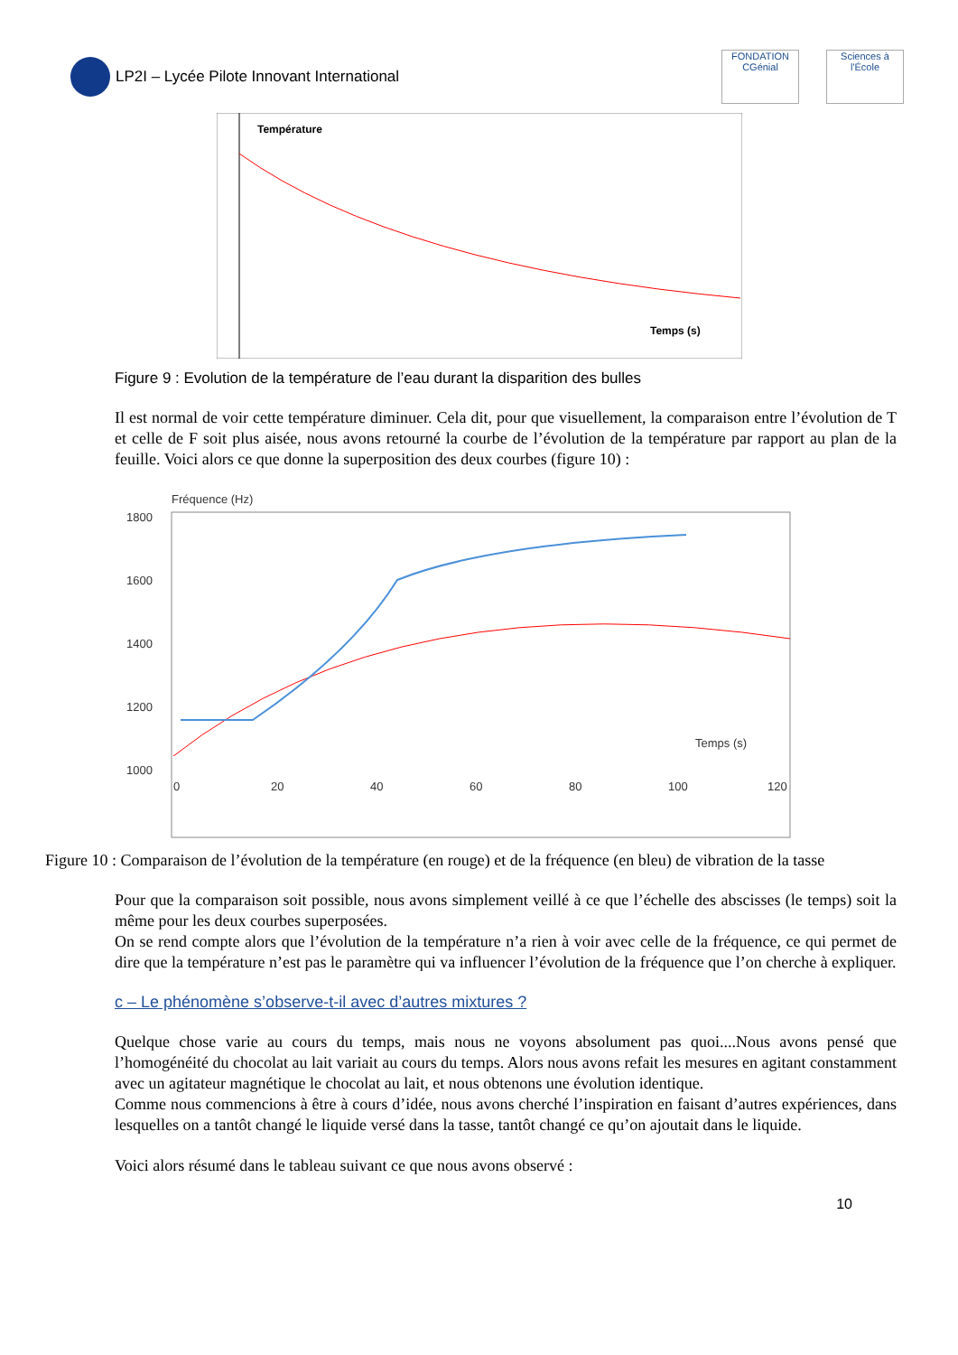LP2I – Lycée Pilote Innovant International
FONDATION
CGénial Sciences à l'École
Température
Temps (s)
Figure 9 : Evolution de la température de l’eau durant la disparition des bulles
Il est normal de voir cette température diminuer. Cela dit, pour que visuellement, la comparaison entre l’évolution de T et celle de F soit plus aisée, nous avons retourné la courbe de l’évolution de la température par rapport au plan de la feuille. Voici alors ce que donne la superposition des deux courbes (figure 10) :
Fréquence (Hz)
1800
1600
1400
1200
1000
Temps (s)
0
20
40
60
80
100
120
Figure 10 : Comparaison de l’évolution de la température (en rouge) et de la fréquence (en bleu) de vibration de la tasse
Pour que la comparaison soit possible, nous avons simplement veillé à ce que l’échelle des abscisses (le temps) soit la même pour les deux courbes superposées.
On se rend compte alors que l’évolution de la température n’a rien à voir avec celle de la fréquence, ce qui permet de dire que la température n’est pas le paramètre qui va influencer l’évolution de la fréquence que l’on cherche à expliquer.
c – Le phénomène s’observe-t-il avec d’autres mixtures ?
Quelque chose varie au cours du temps, mais nous ne voyons absolument pas quoi....Nous avons pensé que l’homogénéité du chocolat au lait variait au cours du temps. Alors nous avons refait les mesures en agitant constamment avec un agitateur magnétique le chocolat au lait, et nous obtenons une évolution identique.
Comme nous commencions à être à cours d’idée, nous avons cherché l’inspiration en faisant d’autres expériences, dans lesquelles on a tantôt changé le liquide versé dans la tasse, tantôt changé ce qu’on ajoutait dans le liquide.
Voici alors résumé dans le tableau suivant ce que nous avons observé :
10